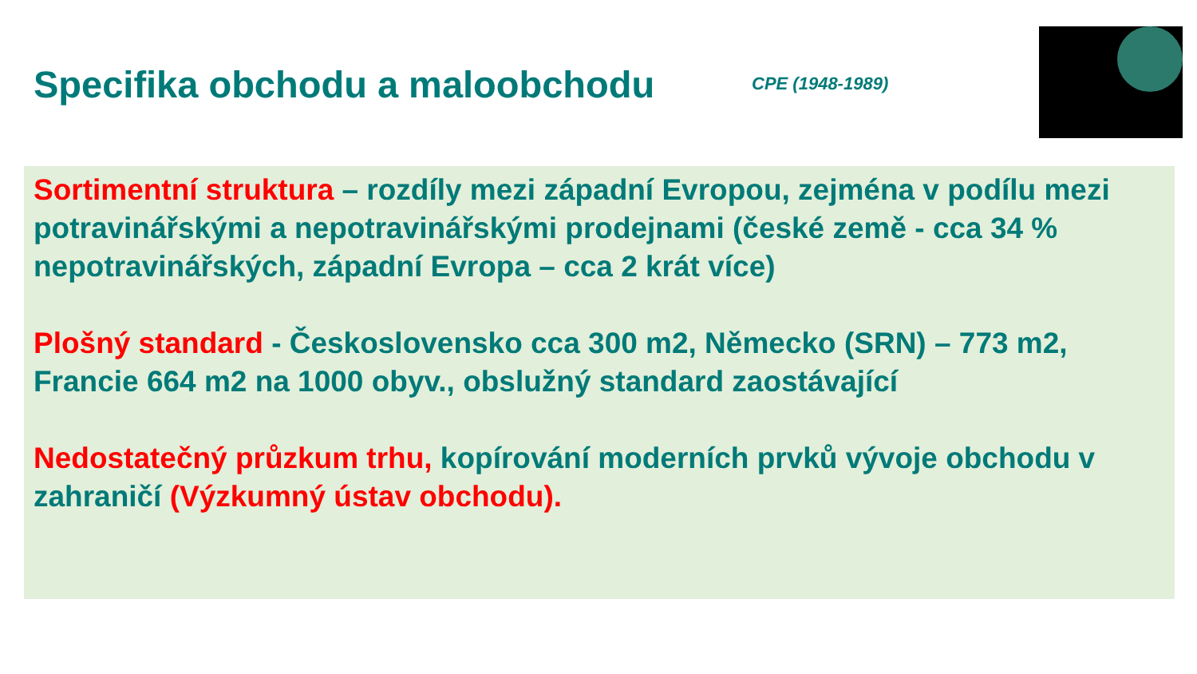Specifika obchodu a maloobchodu
CPE (1948-1989)
Sortimentní struktura – rozdíly mezi západní Evropou, zejména v podílu mezi potravinářskými a nepotravinářskými prodejnami (české země - cca 34 % nepotravinářských, západní Evropa – cca 2 krát více)
Plošný standard - Československo cca 300 m2, Německo (SRN) – 773 m2, Francie 664 m2 na 1000 obyv., obslužný standard zaostávající
Nedostatečný průzkum trhu, kopírování moderních prvků vývoje obchodu v zahraničí (Výzkumný ústav obchodu).